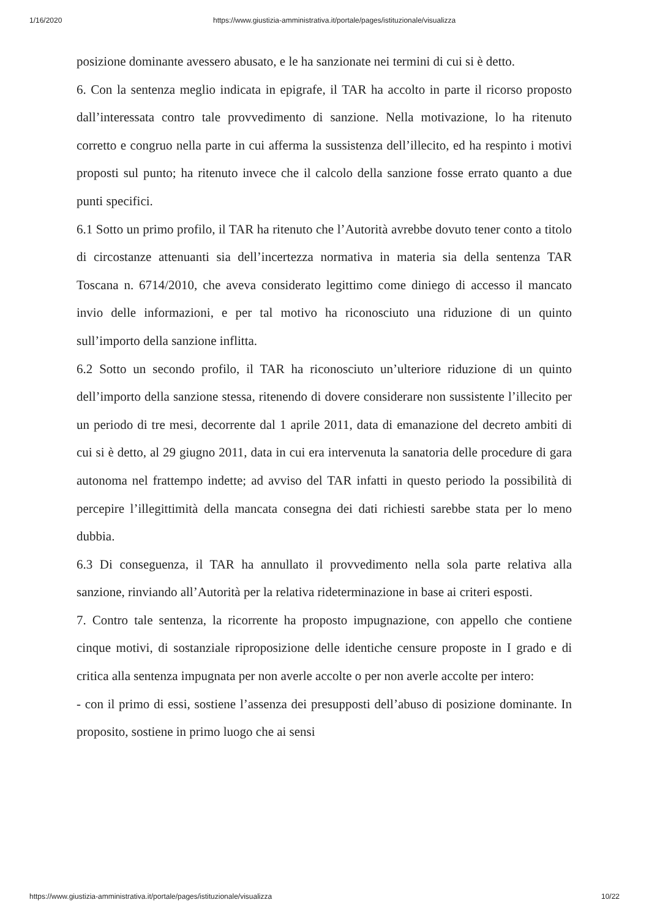1/16/2020 https://www.giustizia-amministrativa.it/portale/pages/istituzionale/visualizza
posizione dominante avessero abusato, e le ha sanzionate nei termini di cui si è detto.
6. Con la sentenza meglio indicata in epigrafe, il TAR ha accolto in parte il ricorso proposto dall’interessata contro tale provvedimento di sanzione. Nella motivazione, lo ha ritenuto corretto e congruo nella parte in cui afferma la sussistenza dell’illecito, ed ha respinto i motivi proposti sul punto; ha ritenuto invece che il calcolo della sanzione fosse errato quanto a due punti specifici.
6.1 Sotto un primo profilo, il TAR ha ritenuto che l’Autorità avrebbe dovuto tener conto a titolo di circostanze attenuanti sia dell’incertezza normativa in materia sia della sentenza TAR Toscana n. 6714/2010, che aveva considerato legittimo come diniego di accesso il mancato invio delle informazioni, e per tal motivo ha riconosciuto una riduzione di un quinto sull’importo della sanzione inflitta.
6.2 Sotto un secondo profilo, il TAR ha riconosciuto un’ulteriore riduzione di un quinto dell’importo della sanzione stessa, ritenendo di dovere considerare non sussistente l’illecito per un periodo di tre mesi, decorrente dal 1 aprile 2011, data di emanazione del decreto ambiti di cui si è detto, al 29 giugno 2011, data in cui era intervenuta la sanatoria delle procedure di gara autonoma nel frattempo indette; ad avviso del TAR infatti in questo periodo la possibilità di percepire l’illegittimità della mancata consegna dei dati richiesti sarebbe stata per lo meno dubbia.
6.3 Di conseguenza, il TAR ha annullato il provvedimento nella sola parte relativa alla sanzione, rinviando all’Autorità per la relativa rideterminazione in base ai criteri esposti.
7. Contro tale sentenza, la ricorrente ha proposto impugnazione, con appello che contiene cinque motivi, di sostanziale riproposizione delle identiche censure proposte in I grado e di critica alla sentenza impugnata per non averle accolte o per non averle accolte per intero:
- con il primo di essi, sostiene l’assenza dei presupposti dell’abuso di posizione dominante. In proposito, sostiene in primo luogo che ai sensi
https://www.giustizia-amministrativa.it/portale/pages/istituzionale/visualizza 10/22